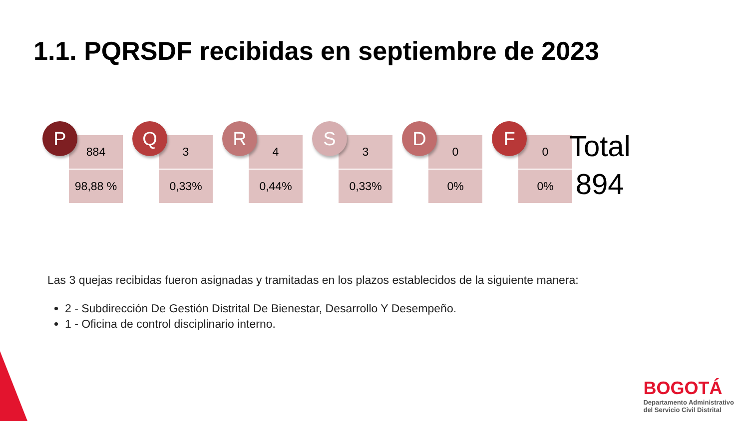1.1. PQRSDF recibidas en septiembre de 2023
P
884
98,88 %
Q
3
0,33%
R
4
0,44%
S
3
0,33%
D
0
0%
F
0
0%
Total
894
Las 3 quejas recibidas fueron asignadas y tramitadas en los plazos establecidos de la siguiente manera:
2 - Subdirección De Gestión Distrital De Bienestar, Desarrollo Y Desempeño.
1 - Oficina de control disciplinario interno.
BOGOTÁ
Departamento Administrativo
del Servicio Civil Distrital